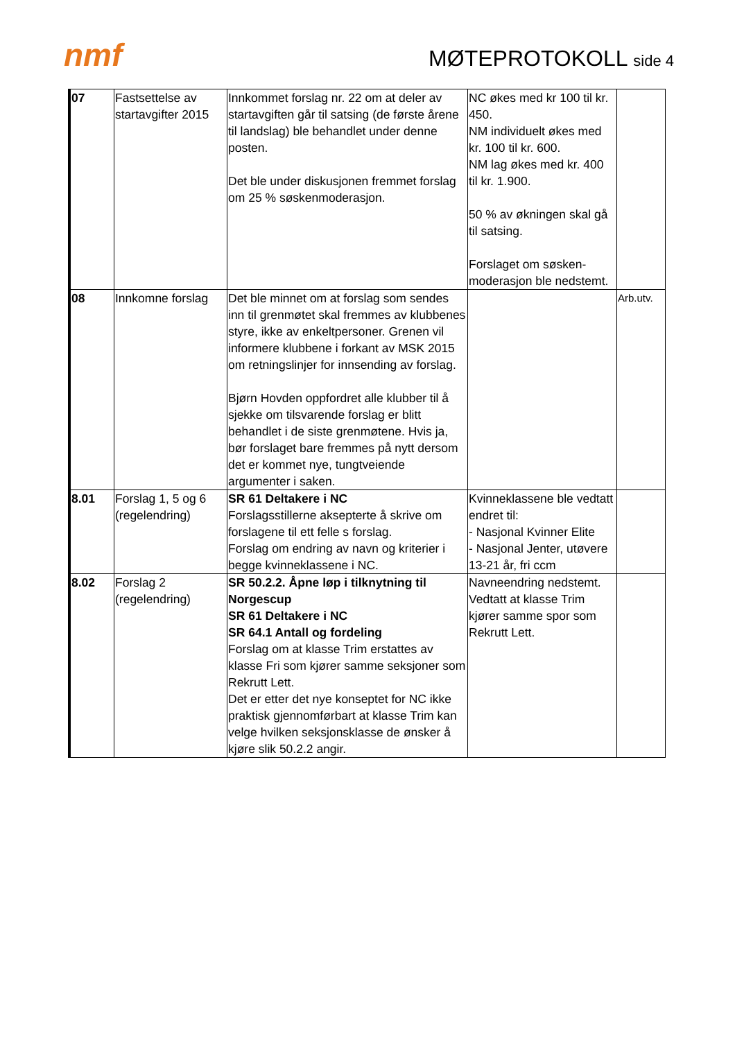nmf MØTEPROTOKOLL side 4
| 07 | Fastsettelse av startavgifter 2015 | Innkommet forslag nr. 22 om at deler av startavgiften går til satsing (de første årene til landslag) ble behandlet under denne posten. Det ble under diskusjonen fremmet forslag om 25 % søskenmoderasjon. | NC økes med kr 100 til kr. 450. NM individuelt økes med kr. 100 til kr. 600. NM lag økes med kr. 400 til kr. 1.900. 50 % av økningen skal gå til satsing. Forslaget om søsken-moderasjon ble nedstemt. | |
| 08 | Innkomne forslag | Det ble minnet om at forslag som sendes inn til grenmøtet skal fremmes av klubbenes styre, ikke av enkeltpersoner. Grenen vil informere klubbene i forkant av MSK 2015 om retningslinjer for innsending av forslag. Bjørn Hovden oppfordret alle klubber til å sjekke om tilsvarende forslag er blitt behandlet i de siste grenmøtene. Hvis ja, bør forslaget bare fremmes på nytt dersom det er kommet nye, tungtveiende argumenter i saken. | | Arb.utv. |
| 8.01 | Forslag 1, 5 og 6 (regelendring) | SR 61 Deltakere i NC Forslagsstillerne aksepterte å skrive om forslagene til ett felle s forslag. Forslag om endring av navn og kriterier i begge kvinneklassene i NC. | Kvinneklassene ble vedtatt endret til: - Nasjonal Kvinner Elite - Nasjonal Jenter, utøvere 13-21 år, fri ccm | |
| 8.02 | Forslag 2 (regelendring) | SR 50.2.2. Åpne løp i tilknytning til Norgescup SR 61 Deltakere i NC SR 64.1 Antall og fordeling Forslag om at klasse Trim erstattes av klasse Fri som kjører samme seksjoner som Rekrutt Lett. Det er etter det nye konseptet for NC ikke praktisk gjennomførbart at klasse Trim kan velge hvilken seksjonsklasse de ønsker å kjøre slik 50.2.2 angir. | Navneendring nedstemt. Vedtatt at klasse Trim kjører samme spor som Rekrutt Lett. | |